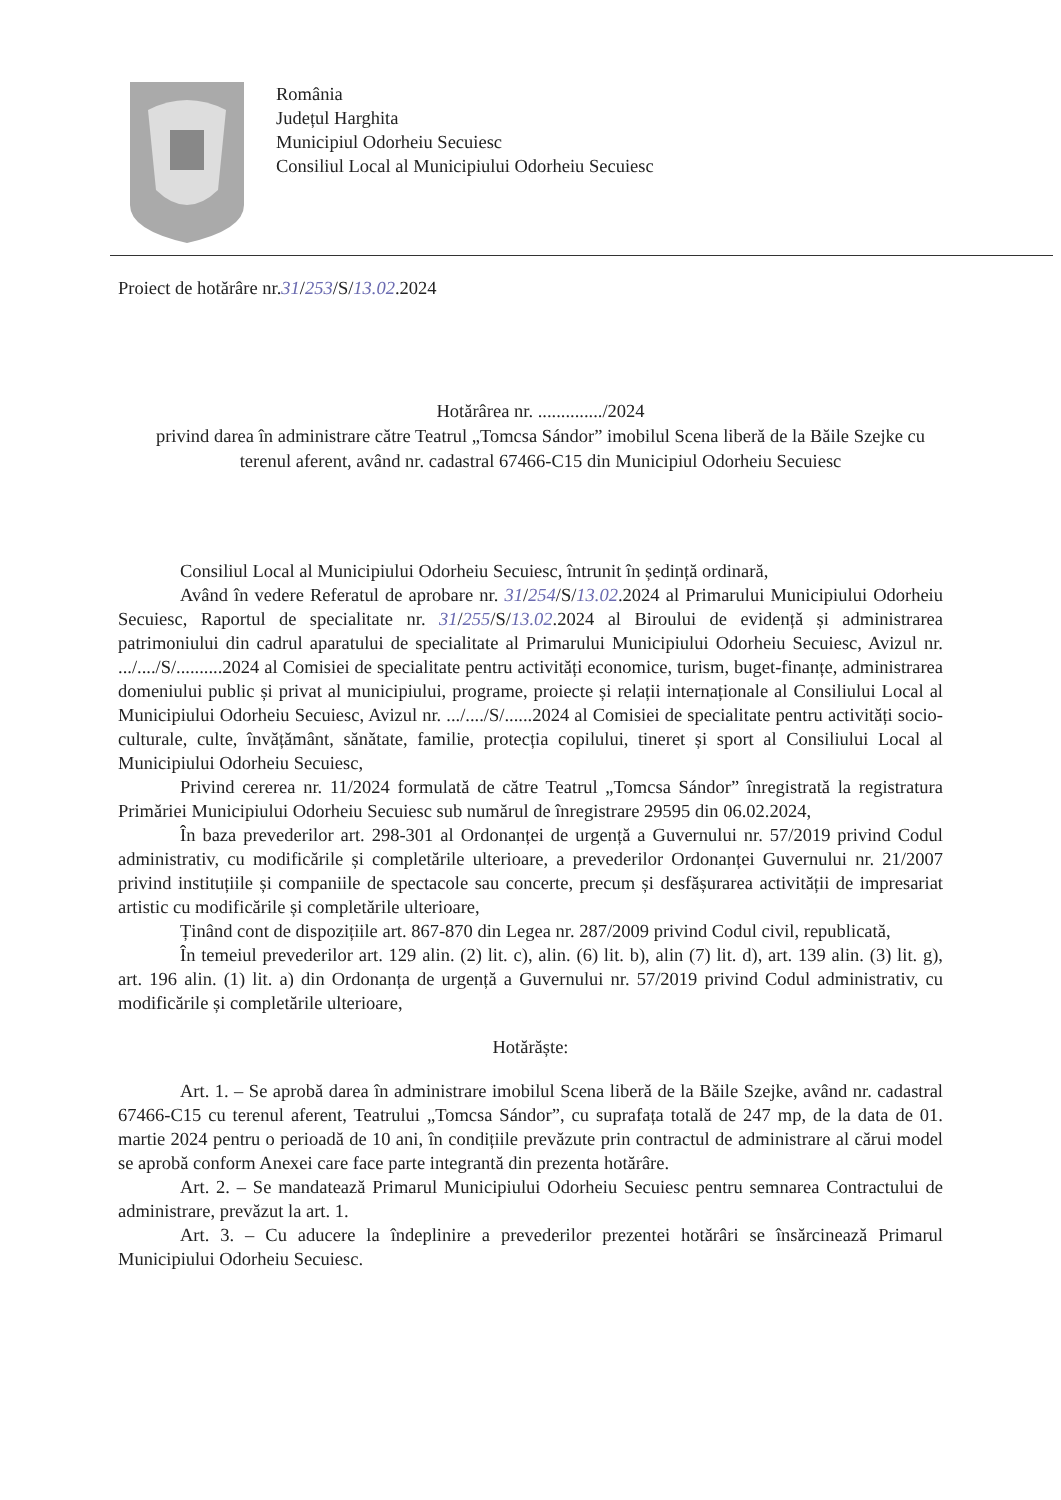România
Județul Harghita
Municipiul Odorheiu Secuiesc
Consiliul Local al Municipiului Odorheiu Secuiesc
Proiect de hotărâre nr.31/253/S/13.02.2024
Hotărârea nr. ............../2024
privind darea în administrare către Teatrul „Tomcsa Sándor” imobilul Scena liberă de la Băile Szejke cu terenul aferent, având nr. cadastral 67466-C15 din Municipiul Odorheiu Secuiesc
Consiliul Local al Municipiului Odorheiu Secuiesc, întrunit în ședință ordinară,
Având în vedere Referatul de aprobare nr. 31/254/S/13.02.2024 al Primarului Municipiului Odorheiu Secuiesc, Raportul de specialitate nr. 31/255/S/13.02.2024 al Biroului de evidență și administrarea patrimoniului din cadrul aparatului de specialitate al Primarului Municipiului Odorheiu Secuiesc, Avizul nr. .../..../S/..........2024 al Comisiei de specialitate pentru activități economice, turism, buget-finanțe, administrarea domeniului public și privat al municipiului, programe, proiecte și relații internaționale al Consiliului Local al Municipiului Odorheiu Secuiesc, Avizul nr. .../..../S/......2024 al Comisiei de specialitate pentru activități socio-culturale, culte, învățământ, sănătate, familie, protecția copilului, tineret și sport al Consiliului Local al Municipiului Odorheiu Secuiesc,
Privind cererea nr. 11/2024 formulată de către Teatrul „Tomcsa Sándor” înregistrată la registratura Primăriei Municipiului Odorheiu Secuiesc sub numărul de înregistrare 29595 din 06.02.2024,
În baza prevederilor art. 298-301 al Ordonanței de urgență a Guvernului nr. 57/2019 privind Codul administrativ, cu modificările și completările ulterioare, a prevederilor Ordonanței Guvernului nr. 21/2007 privind instituțiile și companiile de spectacole sau concerte, precum și desfășurarea activității de impresariat artistic cu modificările și completările ulterioare,
Ținând cont de dispozițiile art. 867-870 din Legea nr. 287/2009 privind Codul civil, republicată,
În temeiul prevederilor art. 129 alin. (2) lit. c), alin. (6) lit. b), alin (7) lit. d), art. 139 alin. (3) lit. g), art. 196 alin. (1) lit. a) din Ordonanța de urgență a Guvernului nr. 57/2019 privind Codul administrativ, cu modificările și completările ulterioare,
Hotărăște:
Art. 1. – Se aprobă darea în administrare imobilul Scena liberă de la Băile Szejke, având nr. cadastral 67466-C15 cu terenul aferent, Teatrului „Tomcsa Sándor”, cu suprafața totală de 247 mp, de la data de 01. martie 2024 pentru o perioadă de 10 ani, în condițiile prevăzute prin contractul de administrare al cărui model se aprobă conform Anexei care face parte integrantă din prezenta hotărâre.
Art. 2. – Se mandatează Primarul Municipiului Odorheiu Secuiesc pentru semnarea Contractului de administrare, prevăzut la art. 1.
Art. 3. – Cu aducere la îndeplinire a prevederilor prezentei hotărâri se însărcinează Primarul Municipiului Odorheiu Secuiesc.